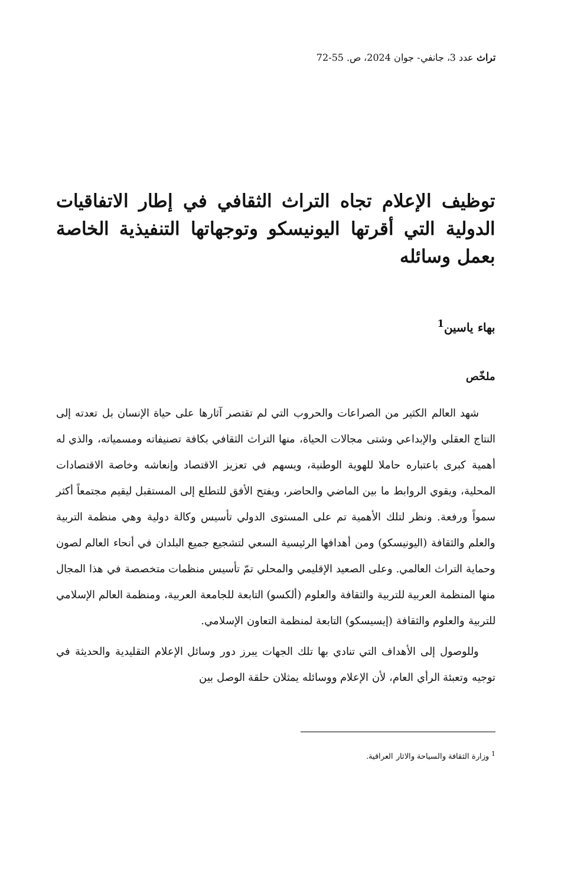تراث عدد 3، جانفي- جوان 2024، ص. 55-72
توظيف الإعلام تجاه التراث الثقافي في إطار الاتفاقيات الدولية التي أقرتها اليونيسكو وتوجهاتها التنفيذية الخاصة بعمل وسائله
بهاء ياسين<sup>1</sup>
ملخّص
شهد العالم الكثير من الصراعات والحروب التي لم تقتصر آثارها على حياة الإنسان بل تعدته إلى النتاج العقلي والإبداعي وشتى مجالات الحياة، منها التراث الثقافي بكافة تصنيفاته ومسمياته، والذي له أهمية كبرى باعتباره حاملا للهوية الوطنية، ويسهم في تعزيز الاقتصاد وإنعاشه وخاصة الاقتصادات المحلية، ويقوي الروابط ما بين الماضي والحاضر، ويفتح الأفق للتطلع إلى المستقبل ليقيم مجتمعاً أكثر سمواً ورفعة. ونظر لتلك الأهمية تم على المستوى الدولي تأسيس وكالة دولية وهي منظمة التربية والعلم والثقافة (اليونيسكو) ومن أهدافها الرئيسية السعي لتشجيع جميع البلدان في أنحاء العالم لصون وحماية التراث العالمي. وعلى الصعيد الإقليمي والمحلي تمّ تأسيس منظمات متخصصة في هذا المجال منها المنظمة العربية للتربية والثقافة والعلوم (ألكسو) التابعة للجامعة العربية، ومنظمة العالم الإسلامي للتربية والعلوم والثقافة (إيسيسكو) التابعة لمنظمة التعاون الإسلامي.
وللوصول إلى الأهداف التي تنادي بها تلك الجهات يبرز دور وسائل الإعلام التقليدية والحديثة في توجيه وتعبئة الرأي العام، لأن الإعلام ووسائله يمثلان حلقة الوصل بين
<sup>1</sup> وزارة الثقافة والسياحة والاثار العراقية.